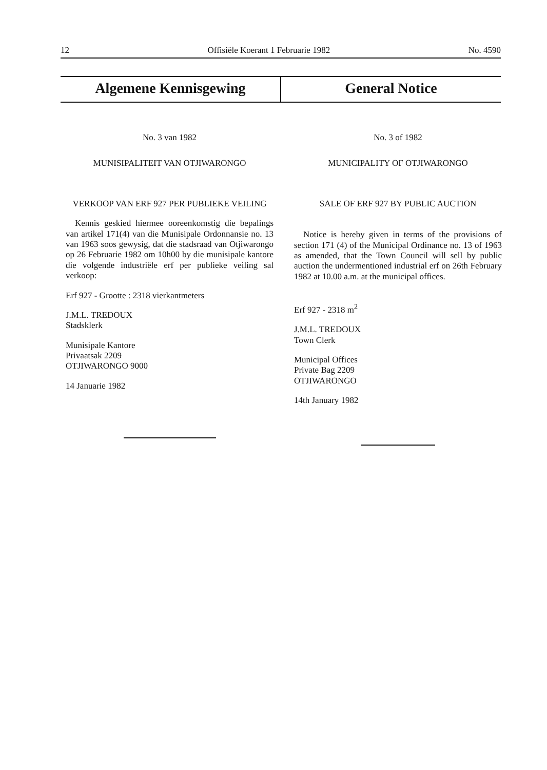12 Offisiële Koerant 1 Februarie 1982 No. 4590
Algemene Kennisgewing General Notice
No. 3 van 1982
MUNISIPALITEIT VAN OTJIWARONGO
VERKOOP VAN ERF 927 PER PUBLIEKE VEILING
Kennis geskied hiermee ooreenkomstig die bepalings van artikel 171(4) van die Munisipale Ordonnansie no. 13 van 1963 soos gewysig, dat die stadsraad van Otjiwarongo op 26 Februarie 1982 om 10h00 by die munisipale kantore die volgende industriële erf per publieke veiling sal verkoop:
Erf 927 - Grootte : 2318 vierkantmeters
J.M.L. TREDOUX
Stadsklerk
Munisipale Kantore
Privaatsak 2209
OTJIWARONGO 9000
14 Januarie 1982
No. 3 of 1982
MUNICIPALITY OF OTJIWARONGO
SALE OF ERF 927 BY PUBLIC AUCTION
Notice is hereby given in terms of the provisions of section 171 (4) of the Municipal Ordinance no. 13 of 1963 as amended, that the Town Council will sell by public auction the undermentioned industrial erf on 26th February 1982 at 10.00 a.m. at the municipal offices.
Erf 927 - 2318 m<sup>2</sup>
J.M.L. TREDOUX
Town Clerk
Municipal Offices
Private Bag 2209
OTJIWARONGO
14th January 1982